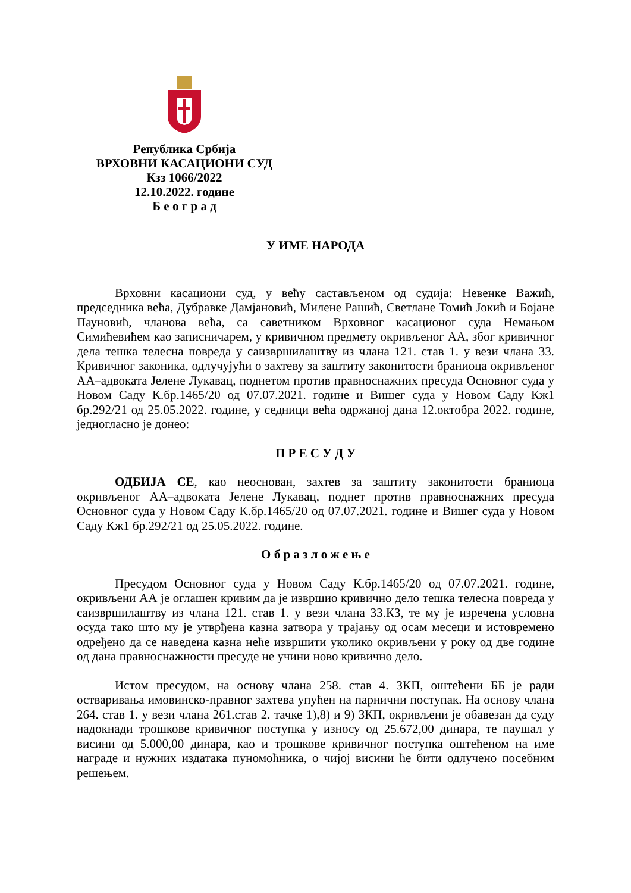Република Србија
ВРХОВНИ КАСАЦИОНИ СУД
Кзз 1066/2022
12.10.2022. године
Б е о г р а д
У ИМЕ НАРОДА
Врховни касациони суд, у већу састављеном од судија: Невенке Важић, председника већа, Дубравке Дамјановић, Милене Рашић, Светлане Томић Јокић и Бојане Пауновић, чланова већа, са саветником Врховног касационог суда Немањом Симићевићем као записничарем, у кривичном предмету окривљеног АА, због кривичног дела тешка телесна повреда у саизвршилаштву из члана 121. став 1. у вези члана 33. Кривичног законика, одлучујући о захтеву за заштиту законитости браниоца окривљеног АА–адвоката Јелене Лукавац, поднетом против правноснажних пресуда Основног суда у Новом Саду К.бр.1465/20 од 07.07.2021. године и Вишег суда у Новом Саду Кж1 бр.292/21 од 25.05.2022. године, у седници већа одржаној дана 12.октобра 2022. године, једногласно је донео:
П Р Е С У Д У
ОДБИЈА СЕ, као неоснован, захтев за заштиту законитости браниоца окривљеног АА–адвоката Јелене Лукавац, поднет против правноснажних пресуда Основног суда у Новом Саду К.бр.1465/20 од 07.07.2021. године и Вишег суда у Новом Саду Кж1 бр.292/21 од 25.05.2022. године.
О б р а з л о ж е њ е
Пресудом Основног суда у Новом Саду К.бр.1465/20 од 07.07.2021. године, окривљени АА је оглашен кривим да је извршио кривично дело тешка телесна повреда у саизвршилаштву из члана 121. став 1. у вези члана 33.КЗ, те му је изречена условна осуда тако што му је утврђена казна затвора у трајању од осам месеци и истовремено одређено да се наведена казна неће извршити уколико окривљени у року од две године од дана правноснажности пресуде не учини ново кривично дело.
Истом пресудом, на основу члана 258. став 4. ЗКП, оштећени ББ је ради остваривања имовинско-правног захтева упућен на парнични поступак. На основу члана 264. став 1. у вези члана 261.став 2. тачке 1),8) и 9) ЗКП, окривљени је обавезан да суду надокнади трошкове кривичног поступка у износу од 25.672,00 динара, те паушал у висини од 5.000,00 динара, као и трошкове кривичног поступка оштећеном на име награде и нужних издатака пуномоћника, о чијој висини ће бити одлучено посебним решењем.